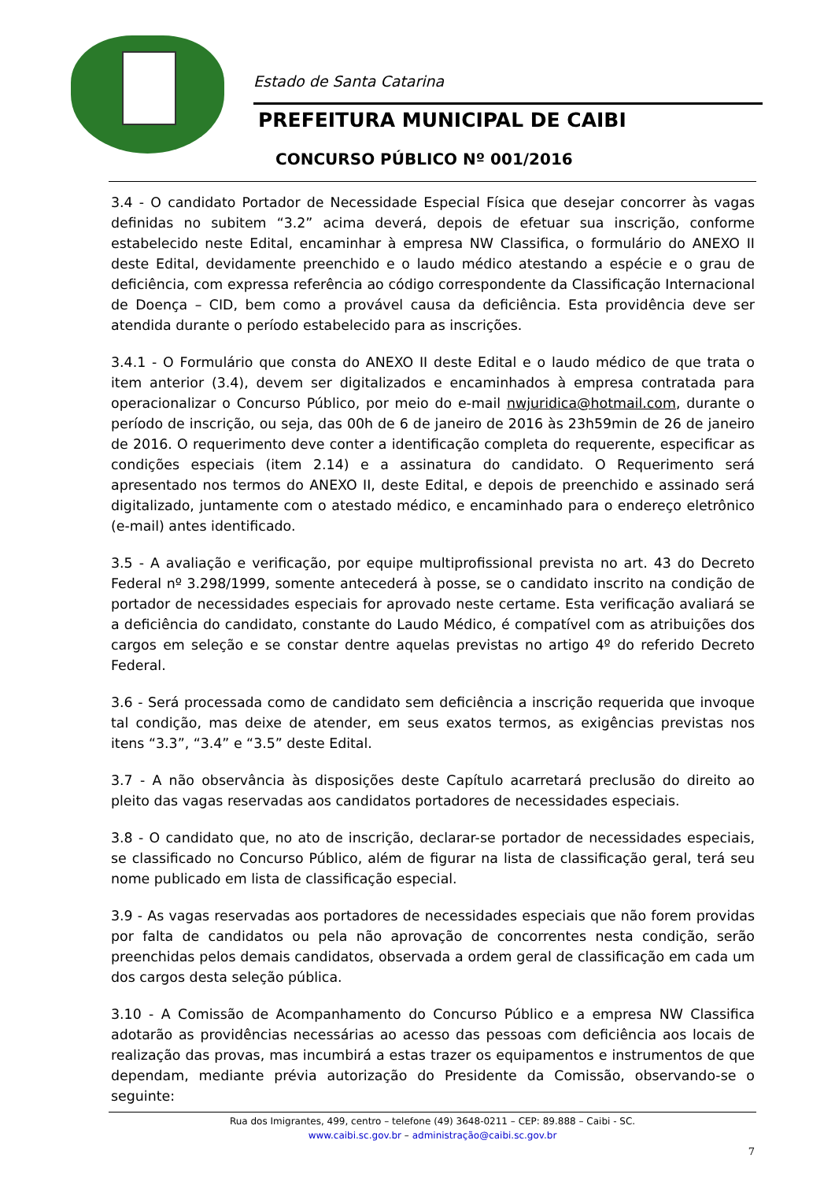Estado de Santa Catarina
PREFEITURA MUNICIPAL DE CAIBI
CONCURSO PÚBLICO Nº 001/2016
3.4 - O candidato Portador de Necessidade Especial Física que desejar concorrer às vagas definidas no subitem “3.2” acima deverá, depois de efetuar sua inscrição, conforme estabelecido neste Edital, encaminhar à empresa NW Classifica, o formulário do ANEXO II deste Edital, devidamente preenchido e o laudo médico atestando a espécie e o grau de deficiência, com expressa referência ao código correspondente da Classificação Internacional de Doença – CID, bem como a provável causa da deficiência. Esta providência deve ser atendida durante o período estabelecido para as inscrições.
3.4.1 - O Formulário que consta do ANEXO II deste Edital e o laudo médico de que trata o item anterior (3.4), devem ser digitalizados e encaminhados à empresa contratada para operacionalizar o Concurso Público, por meio do e-mail nwjuridica@hotmail.com, durante o período de inscrição, ou seja, das 00h de 6 de janeiro de 2016 às 23h59min de 26 de janeiro de 2016. O requerimento deve conter a identificação completa do requerente, especificar as condições especiais (item 2.14) e a assinatura do candidato. O Requerimento será apresentado nos termos do ANEXO II, deste Edital, e depois de preenchido e assinado será digitalizado, juntamente com o atestado médico, e encaminhado para o endereço eletrônico (e-mail) antes identificado.
3.5 - A avaliação e verificação, por equipe multiprofissional prevista no art. 43 do Decreto Federal nº 3.298/1999, somente antecederá à posse, se o candidato inscrito na condição de portador de necessidades especiais for aprovado neste certame. Esta verificação avaliará se a deficiência do candidato, constante do Laudo Médico, é compatível com as atribuições dos cargos em seleção e se constar dentre aquelas previstas no artigo 4º do referido Decreto Federal.
3.6 - Será processada como de candidato sem deficiência a inscrição requerida que invoque tal condição, mas deixe de atender, em seus exatos termos, as exigências previstas nos itens “3.3”, “3.4” e “3.5” deste Edital.
3.7 - A não observância às disposições deste Capítulo acarretará preclusão do direito ao pleito das vagas reservadas aos candidatos portadores de necessidades especiais.
3.8 - O candidato que, no ato de inscrição, declarar-se portador de necessidades especiais, se classificado no Concurso Público, além de figurar na lista de classificação geral, terá seu nome publicado em lista de classificação especial.
3.9 - As vagas reservadas aos portadores de necessidades especiais que não forem providas por falta de candidatos ou pela não aprovação de concorrentes nesta condição, serão preenchidas pelos demais candidatos, observada a ordem geral de classificação em cada um dos cargos desta seleção pública.
3.10 - A Comissão de Acompanhamento do Concurso Público e a empresa NW Classifica adotarão as providências necessárias ao acesso das pessoas com deficiência aos locais de realização das provas, mas incumbirá a estas trazer os equipamentos e instrumentos de que dependam, mediante prévia autorização do Presidente da Comissão, observando-se o seguinte:
Rua dos Imigrantes, 499, centro – telefone (49) 3648-0211 – CEP: 89.888 – Caibi - SC.
www.caibi.sc.gov.br – administração@caibi.sc.gov.br
7